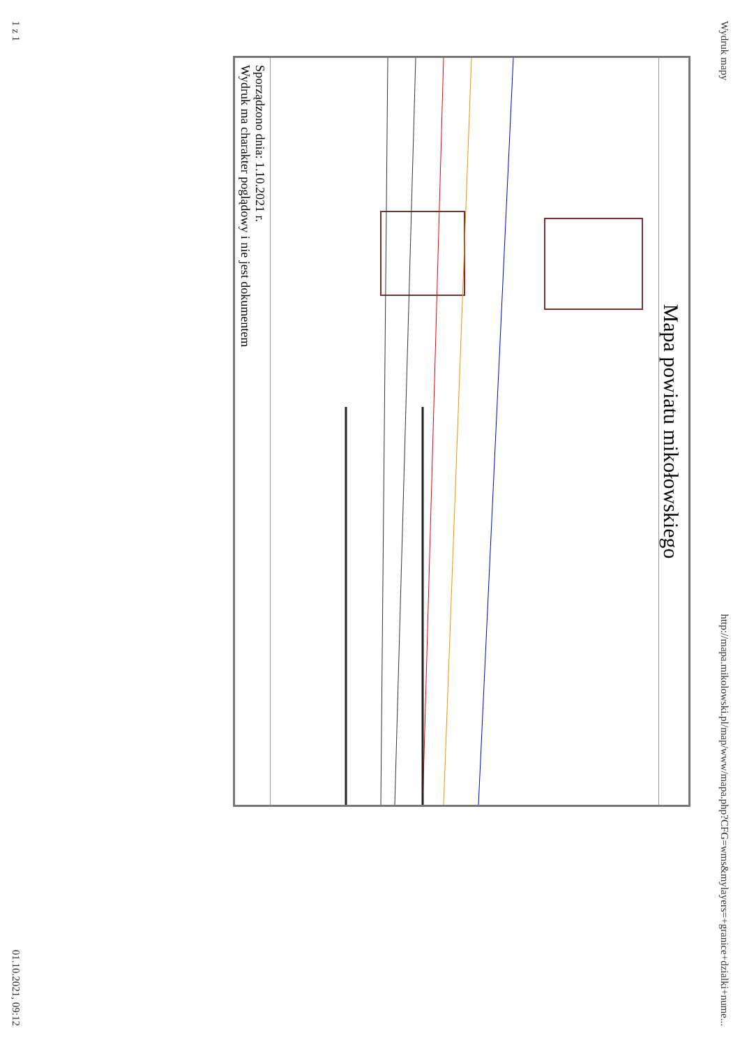Wydruk mapy http://mapa.mikolowski.pl/map/www/mapa.php?CFG=wms&mylayers=+granice+dzialki+nume...
Mapa powiatu mikołowskiego
Sporządzono dnia: 1.10.2021 r.
Wydruk ma charakter poglądowy i nie jest dokumentem
1 z 1 01.10.2021, 09:12